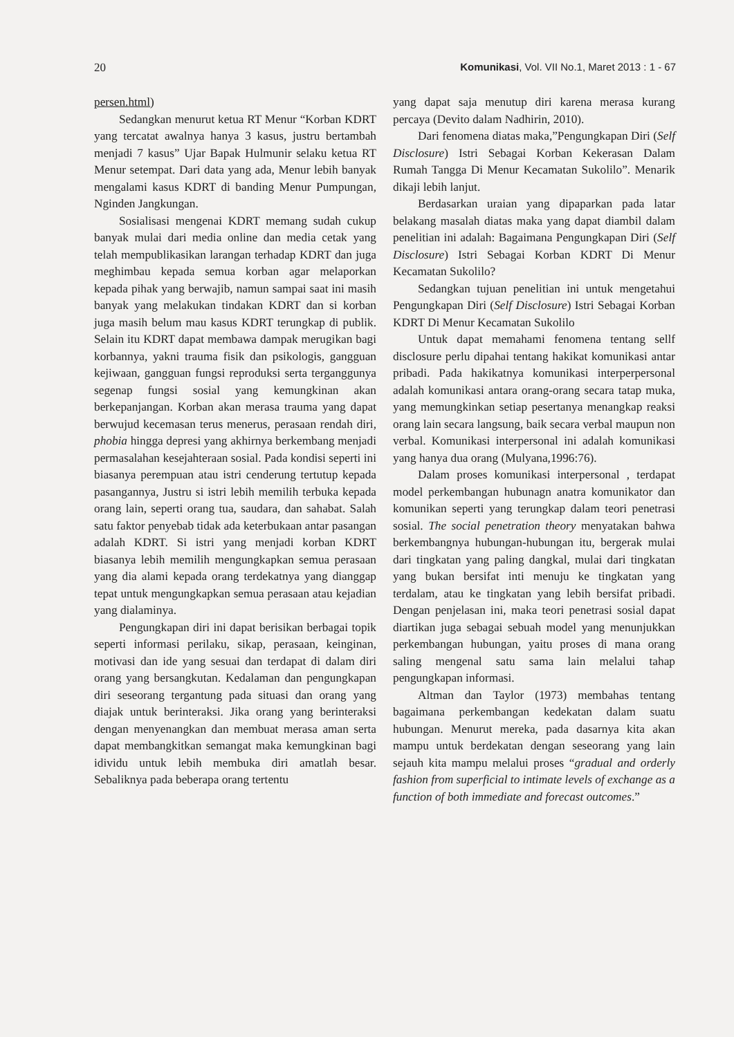20 Komunikasi, Vol. VII No.1, Maret 2013 : 1 - 67
persen.html)
Sedangkan menurut ketua RT Menur “Korban KDRT yang tercatat awalnya hanya 3 kasus, justru bertambah menjadi 7 kasus” Ujar Bapak Hulmunir selaku ketua RT Menur setempat. Dari data yang ada, Menur lebih banyak mengalami kasus KDRT di banding Menur Pumpungan, Nginden Jangkungan.
Sosialisasi mengenai KDRT memang sudah cukup banyak mulai dari media online dan media cetak yang telah mempublikasikan larangan terhadap KDRT dan juga meghimbau kepada semua korban agar melaporkan kepada pihak yang berwajib, namun sampai saat ini masih banyak yang melakukan tindakan KDRT dan si korban juga masih belum mau kasus KDRT terungkap di publik. Selain itu KDRT dapat membawa dampak merugikan bagi korbannya, yakni trauma fisik dan psikologis, gangguan kejiwaan, gangguan fungsi reproduksi serta terganggunya segenap fungsi sosial yang kemungkinan akan berkepanjangan. Korban akan merasa trauma yang dapat berwujud kecemasan terus menerus, perasaan rendah diri, phobia hingga depresi yang akhirnya berkembang menjadi permasalahan kesejahteraan sosial. Pada kondisi seperti ini biasanya perempuan atau istri cenderung tertutup kepada pasangannya, Justru si istri lebih memilih terbuka kepada orang lain, seperti orang tua, saudara, dan sahabat. Salah satu faktor penyebab tidak ada keterbukaan antar pasangan adalah KDRT. Si istri yang menjadi korban KDRT biasanya lebih memilih mengungkapkan semua perasaan yang dia alami kepada orang terdekatnya yang dianggap tepat untuk mengungkapkan semua perasaan atau kejadian yang dialaminya.
Pengungkapan diri ini dapat berisikan berbagai topik seperti informasi perilaku, sikap, perasaan, keinginan, motivasi dan ide yang sesuai dan terdapat di dalam diri orang yang bersangkutan. Kedalaman dan pengungkapan diri seseorang tergantung pada situasi dan orang yang diajak untuk berinteraksi. Jika orang yang berinteraksi dengan menyenangkan dan membuat merasa aman serta dapat membangkitkan semangat maka kemungkinan bagi idividu untuk lebih membuka diri amatlah besar. Sebaliknya pada beberapa orang tertentu
yang dapat saja menutup diri karena merasa kurang percaya (Devito dalam Nadhirin, 2010).
Dari fenomena diatas maka,”Pengungkapan Diri (Self Disclosure) Istri Sebagai Korban Kekerasan Dalam Rumah Tangga Di Menur Kecamatan Sukolilo”. Menarik dikaji lebih lanjut.
Berdasarkan uraian yang dipaparkan pada latar belakang masalah diatas maka yang dapat diambil dalam penelitian ini adalah: Bagaimana Pengungkapan Diri (Self Disclosure) Istri Sebagai Korban KDRT Di Menur Kecamatan Sukolilo?
Sedangkan tujuan penelitian ini untuk mengetahui Pengungkapan Diri (Self Disclosure) Istri Sebagai Korban KDRT Di Menur Kecamatan Sukolilo
Untuk dapat memahami fenomena tentang sellf disclosure perlu dipahai tentang hakikat komunikasi antar pribadi. Pada hakikatnya komunikasi interperpersonal adalah komunikasi antara orang-orang secara tatap muka, yang memungkinkan setiap pesertanya menangkap reaksi orang lain secara langsung, baik secara verbal maupun non verbal. Komunikasi interpersonal ini adalah komunikasi yang hanya dua orang (Mulyana,1996:76).
Dalam proses komunikasi interpersonal , terdapat model perkembangan hubunagn anatra komunikator dan komunikan seperti yang terungkap dalam teori penetrasi sosial. The social penetration theory menyatakan bahwa berkembangnya hubungan-hubungan itu, bergerak mulai dari tingkatan yang paling dangkal, mulai dari tingkatan yang bukan bersifat inti menuju ke tingkatan yang terdalam, atau ke tingkatan yang lebih bersifat pribadi. Dengan penjelasan ini, maka teori penetrasi sosial dapat diartikan juga sebagai sebuah model yang menunjukkan perkembangan hubungan, yaitu proses di mana orang saling mengenal satu sama lain melalui tahap pengungkapan informasi.
Altman dan Taylor (1973) membahas tentang bagaimana perkembangan kedekatan dalam suatu hubungan. Menurut mereka, pada dasarnya kita akan mampu untuk berdekatan dengan seseorang yang lain sejauh kita mampu melalui proses “gradual and orderly fashion from superficial to intimate levels of exchange as a function of both immediate and forecast outcomes.”